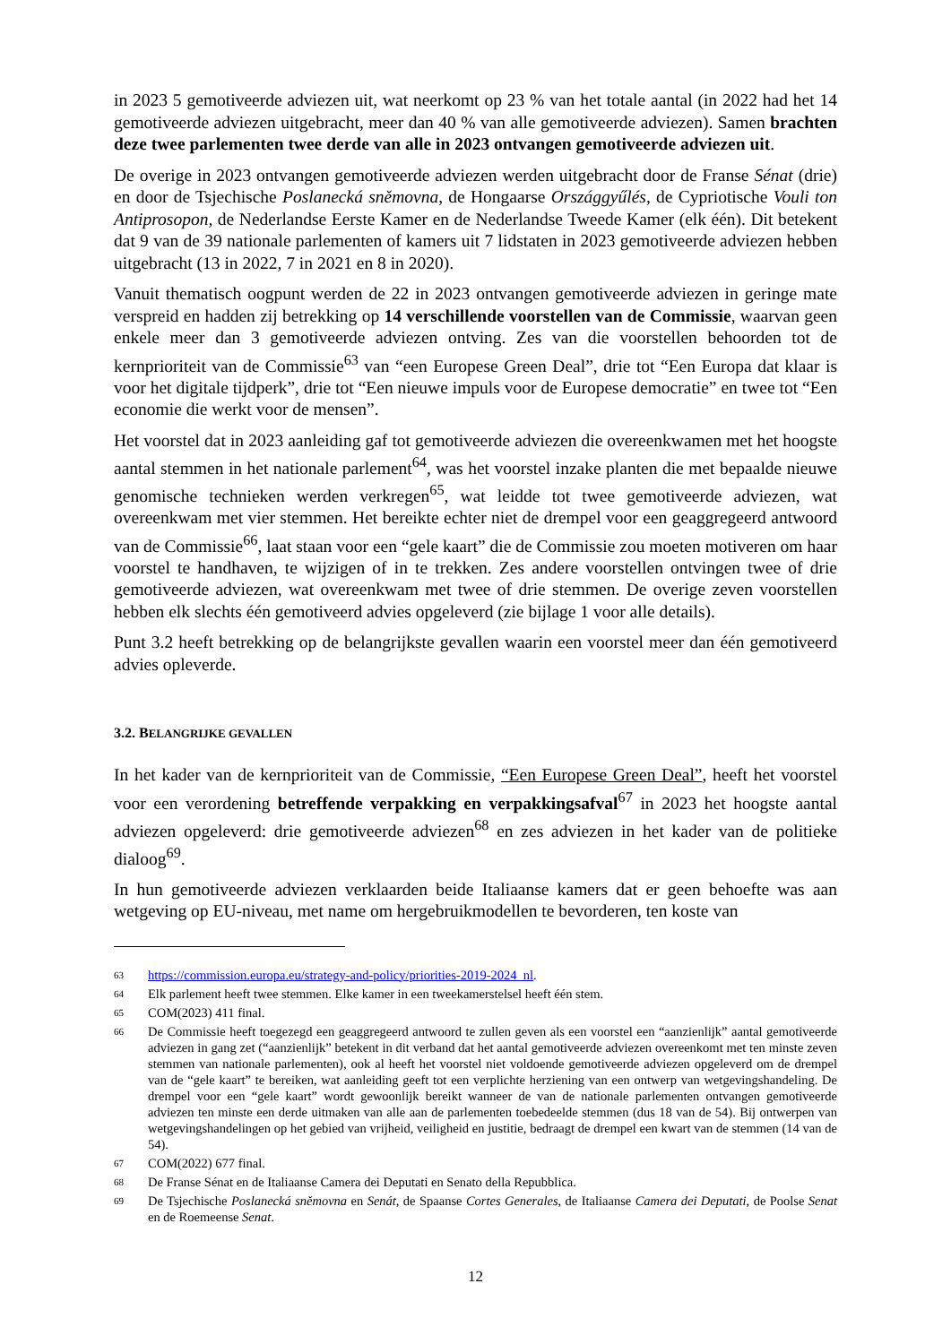in 2023 5 gemotiveerde adviezen uit, wat neerkomt op 23 % van het totale aantal (in 2022 had het 14 gemotiveerde adviezen uitgebracht, meer dan 40 % van alle gemotiveerde adviezen). Samen brachten deze twee parlementen twee derde van alle in 2023 ontvangen gemotiveerde adviezen uit.
De overige in 2023 ontvangen gemotiveerde adviezen werden uitgebracht door de Franse Sénat (drie) en door de Tsjechische Poslanecká sněmovna, de Hongaarse Országgyűlés, de Cypriotische Vouli ton Antiprosopon, de Nederlandse Eerste Kamer en de Nederlandse Tweede Kamer (elk één). Dit betekent dat 9 van de 39 nationale parlementen of kamers uit 7 lidstaten in 2023 gemotiveerde adviezen hebben uitgebracht (13 in 2022, 7 in 2021 en 8 in 2020).
Vanuit thematisch oogpunt werden de 22 in 2023 ontvangen gemotiveerde adviezen in geringe mate verspreid en hadden zij betrekking op 14 verschillende voorstellen van de Commissie, waarvan geen enkele meer dan 3 gemotiveerde adviezen ontving. Zes van die voorstellen behoorden tot de kernprioriteit van de Commissie<sup>63</sup> van “een Europese Green Deal”, drie tot “Een Europa dat klaar is voor het digitale tijdperk”, drie tot “Een nieuwe impuls voor de Europese democratie” en twee tot “Een economie die werkt voor de mensen”.
Het voorstel dat in 2023 aanleiding gaf tot gemotiveerde adviezen die overeenkwamen met het hoogste aantal stemmen in het nationale parlement<sup>64</sup>, was het voorstel inzake planten die met bepaalde nieuwe genomische technieken werden verkregen<sup>65</sup>, wat leidde tot twee gemotiveerde adviezen, wat overeenkwam met vier stemmen. Het bereikte echter niet de drempel voor een geaggregeerd antwoord van de Commissie<sup>66</sup>, laat staan voor een “gele kaart” die de Commissie zou moeten motiveren om haar voorstel te handhaven, te wijzigen of in te trekken. Zes andere voorstellen ontvingen twee of drie gemotiveerde adviezen, wat overeenkwam met twee of drie stemmen. De overige zeven voorstellen hebben elk slechts één gemotiveerd advies opgeleverd (zie bijlage 1 voor alle details).
Punt 3.2 heeft betrekking op de belangrijkste gevallen waarin een voorstel meer dan één gemotiveerd advies opleverde.
3.2. BELANGRIJKE GEVALLEN
In het kader van de kernprioriteit van de Commissie, “Een Europese Green Deal”, heeft het voorstel voor een verordening betreffende verpakking en verpakkingsafval<sup>67</sup> in 2023 het hoogste aantal adviezen opgeleverd: drie gemotiveerde adviezen<sup>68</sup> en zes adviezen in het kader van de politieke dialoog<sup>69</sup>.
In hun gemotiveerde adviezen verklaarden beide Italiaanse kamers dat er geen behoefte was aan wetgeving op EU-niveau, met name om hergebruikmodellen te bevorderen, ten koste van
63 https://commission.europa.eu/strategy-and-policy/priorities-2019-2024_nl.
64 Elk parlement heeft twee stemmen. Elke kamer in een tweekamerstelsel heeft één stem.
65 COM(2023) 411 final.
66 De Commissie heeft toegezegd een geaggregeerd antwoord te zullen geven als een voorstel een “aanzienlijk” aantal gemotiveerde adviezen in gang zet (“aanzienlijk” betekent in dit verband dat het aantal gemotiveerde adviezen overeenkomt met ten minste zeven stemmen van nationale parlementen), ook al heeft het voorstel niet voldoende gemotiveerde adviezen opgeleverd om de drempel van de “gele kaart” te bereiken, wat aanleiding geeft tot een verplichte herziening van een ontwerp van wetgevingshandeling. De drempel voor een “gele kaart” wordt gewoonlijk bereikt wanneer de van de nationale parlementen ontvangen gemotiveerde adviezen ten minste een derde uitmaken van alle aan de parlementen toebedeelde stemmen (dus 18 van de 54). Bij ontwerpen van wetgevingshandelingen op het gebied van vrijheid, veiligheid en justitie, bedraagt de drempel een kwart van de stemmen (14 van de 54).
67 COM(2022) 677 final.
68 De Franse Sénat en de Italiaanse Camera dei Deputati en Senato della Repubblica.
69 De Tsjechische Poslanecká sněmovna en Senát, de Spaanse Cortes Generales, de Italiaanse Camera dei Deputati, de Poolse Senat en de Roemeense Senat.
12